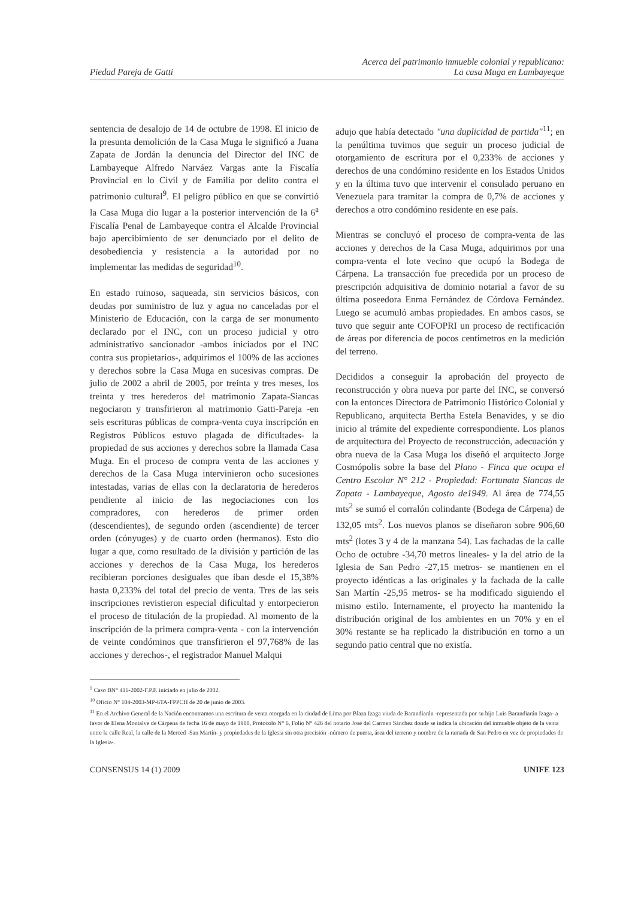Piedad Pareja de Gatti
Acerca del patrimonio inmueble colonial y republicano:
La casa Muga en Lambayeque
sentencia de desalojo de 14 de octubre de 1998. El inicio de la presunta demolición de la Casa Muga le significó a Juana Zapata de Jordán la denuncia del Director del INC de Lambayeque Alfredo Narváez Vargas ante la Fiscalía Provincial en lo Civil y de Familia por delito contra el patrimonio cultural<sup>9</sup>. El peligro público en que se convirtió la Casa Muga dio lugar a la posterior intervención de la 6<sup>a</sup> Fiscalía Penal de Lambayeque contra el Alcalde Provincial bajo apercibimiento de ser denunciado por el delito de desobediencia y resistencia a la autoridad por no implementar las medidas de seguridad<sup>10</sup>.
En estado ruinoso, saqueada, sin servicios básicos, con deudas por suministro de luz y agua no canceladas por el Ministerio de Educación, con la carga de ser monumento declarado por el INC, con un proceso judicial y otro administrativo sancionador -ambos iniciados por el INC contra sus propietarios-, adquirimos el 100% de las acciones y derechos sobre la Casa Muga en sucesivas compras. De julio de 2002 a abril de 2005, por treinta y tres meses, los treinta y tres herederos del matrimonio Zapata-Siancas negociaron y transfirieron al matrimonio Gatti-Pareja -en seis escrituras públicas de compra-venta cuya inscripción en Registros Públicos estuvo plagada de dificultades- la propiedad de sus acciones y derechos sobre la llamada Casa Muga. En el proceso de compra venta de las acciones y derechos de la Casa Muga intervinieron ocho sucesiones intestadas, varias de ellas con la declaratoria de herederos pendiente al inicio de las negociaciones con los compradores, con herederos de primer orden (descendientes), de segundo orden (ascendiente) de tercer orden (cónyuges) y de cuarto orden (hermanos). Esto dio lugar a que, como resultado de la división y partición de las acciones y derechos de la Casa Muga, los herederos recibieran porciones desiguales que iban desde el 15,38% hasta 0,233% del total del precio de venta. Tres de las seis inscripciones revistieron especial dificultad y entorpecieron el proceso de titulación de la propiedad. Al momento de la inscripción de la primera compra-venta - con la intervención de veinte condóminos que transfirieron el 97,768% de las acciones y derechos-, el registrador Manuel Malqui
adujo que había detectado "una duplicidad de partida"<sup>11</sup>; en la penúltima tuvimos que seguir un proceso judicial de otorgamiento de escritura por el 0,233% de acciones y derechos de una condómino residente en los Estados Unidos y en la última tuvo que intervenir el consulado peruano en Venezuela para tramitar la compra de 0,7% de acciones y derechos a otro condómino residente en ese país.
Mientras se concluyó el proceso de compra-venta de las acciones y derechos de la Casa Muga, adquirimos por una compra-venta el lote vecino que ocupó la Bodega de Cárpena. La transacción fue precedida por un proceso de prescripción adquisitiva de dominio notarial a favor de su última poseedora Enma Fernández de Córdova Fernández. Luego se acumuló ambas propiedades. En ambos casos, se tuvo que seguir ante COFOPRI un proceso de rectificación de áreas por diferencia de pocos centímetros en la medición del terreno.
Decididos a conseguir la aprobación del proyecto de reconstrucción y obra nueva por parte del INC, se conversó con la entonces Directora de Patrimonio Histórico Colonial y Republicano, arquitecta Bertha Estela Benavides, y se dio inicio al trámite del expediente correspondiente. Los planos de arquitectura del Proyecto de reconstrucción, adecuación y obra nueva de la Casa Muga los diseñó el arquitecto Jorge Cosmópolis sobre la base del Plano - Finca que ocupa el Centro Escolar N° 212 - Propiedad: Fortunata Siancas de Zapata - Lambayeque, Agosto de1949. Al área de 774,55 mts<sup>2</sup> se sumó el corralón colindante (Bodega de Cárpena) de 132,05 mts<sup>2</sup>. Los nuevos planos se diseñaron sobre 906,60 mts<sup>2</sup> (lotes 3 y 4 de la manzana 54). Las fachadas de la calle Ocho de octubre -34,70 metros lineales- y la del atrio de la Iglesia de San Pedro -27,15 metros- se mantienen en el proyecto idénticas a las originales y la fachada de la calle San Martín -25,95 metros- se ha modificado siguiendo el mismo estilo. Internamente, el proyecto ha mantenido la distribución original de los ambientes en un 70% y en el 30% restante se ha replicado la distribución en torno a un segundo patio central que no existía.
<sup>9</sup> Caso BN° 416-2002-F.P.F. iniciado en julio de 2002.
<sup>10</sup> Oficio N° 104-2003-MP-6TA-FPPCH de 20 de junio de 2003.
<sup>11</sup> En el Archivo General de la Nación encontramos una escritura de venta otorgada en la ciudad de Lima por Blaza Izaga viuda de Barandiarán -representada por su hijo Luis Barandiarán Izaga- a favor de Elena Montalve de Cárpena de fecha 16 de mayo de 1900, Protocolo N° 6, Folio N° 426 del notario José del Carmen Sánchez donde se indica la ubicación del inmueble objeto de la venta entre la calle Real, la calle de la Merced -San Martín- y propiedades de la Iglesia sin otra precisión -número de puerta, área del terreno y nombre de la ramada de San Pedro en vez de propiedades de la Iglesia-.
CONSENSUS 14 (1) 2009 UNIFE 123